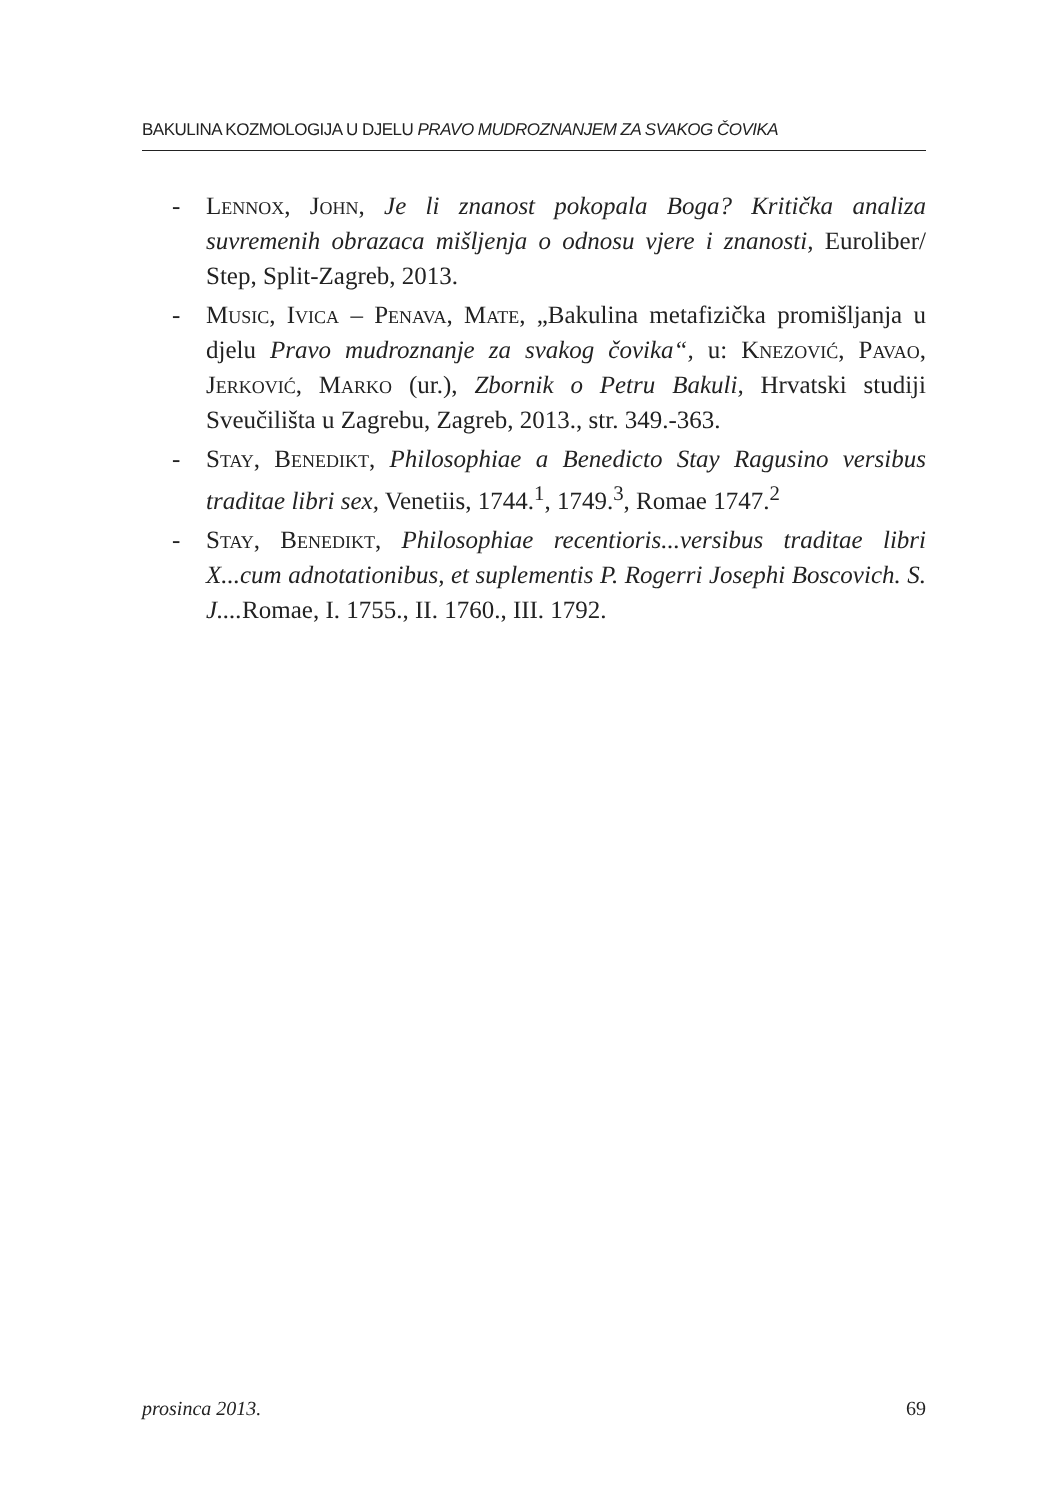BAKULINA KOZMOLOGIJA U DJELU PRAVO MUDROZNANJEM ZA SVAKOG ČOVIKA
- Lennox, John, Je li znanost pokopala Boga? Kritička analiza suvremenih obrazaca mišljenja o odnosu vjere i znanosti, Euroliber/ Step, Split-Zagreb, 2013.
- Music, Ivica – Penava, Mate, „Bakulina metafizička promišljanja u djelu Pravo mudroznanje za svakog čovika“, u: Knezović, Pavao, Jerković, Marko (ur.), Zbornik o Petru Bakuli, Hrvatski studiji Sveučilišta u Zagrebu, Zagreb, 2013., str. 349.-363.
- Stay, Benedikt, Philosophiae a Benedicto Stay Ragusino versibus traditae libri sex, Venetiis, 1744.<sup>1</sup>, 1749.<sup>3</sup>, Romae 1747.<sup>2</sup>
- Stay, Benedikt, Philosophiae recentioris...versibus traditae libri X...cum adnotationibus, et suplementis P. Rogerri Josephi Boscovich. S. J.... Romae, I. 1755., II. 1760., III. 1792.
prosinca 2013. 69